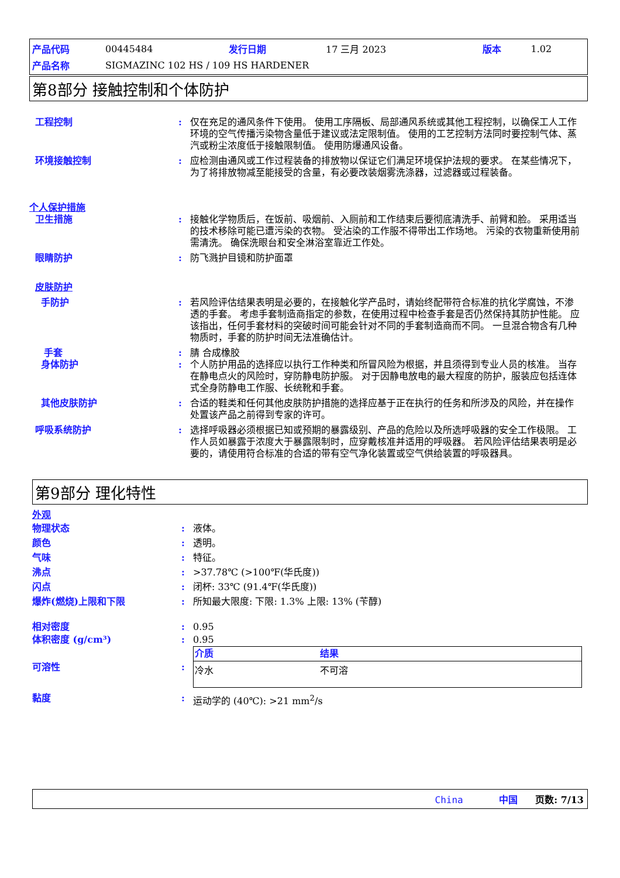| 产品代码 | 00445484 | 发行日期 | 17 三月 2023 | 版本 | 1.02 |
| 产品名称 | SIGMAZINC 102 HS / 109 HS HARDENER | | | | |
第8部分 接触控制和个体防护
工程控制 : 仅在充足的通风条件下使用。 使用工序隔板、局部通风系统或其他工程控制，以确保工人工作环境的空气传播污染物含量低于建议或法定限制值。 使用的工艺控制方法同时要控制气体、蒸汽或粉尘浓度低于接触限制值。 使用防爆通风设备。
环境接触控制 : 应检测由通风或工作过程装备的排放物以保证它们满足环境保护法规的要求。 在某些情况下，为了将排放物减至能接受的含量，有必要改装烟雾洗涤器，过滤器或过程装备。
个人保护措施
卫生措施 : 接触化学物质后，在饭前、吸烟前、入厕前和工作结束后要彻底清洗手、前臂和脸。 采用适当的技术移除可能已遭污染的衣物。 受沾染的工作服不得带出工作场地。 污染的衣物重新使用前需清洗。 确保洗眼台和安全淋浴室靠近工作处。
眼睛防护 : 防飞溅护目镜和防护面罩
皮肤防护
手防护 : 若风险评估结果表明是必要的，在接触化学产品时，请始终配带符合标准的抗化学腐蚀，不渗透的手套。 考虑手套制造商指定的参数，在使用过程中检查手套是否仍然保持其防护性能。 应该指出，任何手套材料的突破时间可能会针对不同的手套制造商而不同。 一旦混合物含有几种物质时，手套的防护时间无法准确估计。
手套 : 腈 合成橡胶
身体防护 : 个人防护用品的选择应以执行工作种类和所冒风险为根据，并且须得到专业人员的核准。 当存在静电点火的风险时，穿防静电防护服。 对于因静电放电的最大程度的防护，服装应包括连体式全身防静电工作服、长统靴和手套。
其他皮肤防护 : 合适的鞋类和任何其他皮肤防护措施的选择应基于正在执行的任务和所涉及的风险，并在操作处置该产品之前得到专家的许可。
呼吸系统防护 : 选择呼吸器必须根据已知或预期的暴露级别、产品的危险以及所选呼吸器的安全工作极限。 工作人员如暴露于浓度大于暴露限制时，应穿戴核准并适用的呼吸器。 若风险评估结果表明是必要的，请使用符合标准的合适的带有空气净化装置或空气供给装置的呼吸器具。
第9部分 理化特性
外观
物理状态 : 液体。
颜色 : 透明。
气味 : 特征。
沸点 : >37.78℃ (>100℉(华氏度))
闪点 : 闭杯: 33℃ (91.4℉(华氏度))
爆炸(燃烧)上限和下限 : 所知最大限度: 下限: 1.3% 上限: 13% (苄醇)
相对密度 : 0.95
体积密度 (g/cm³) : 0.95
可溶性 :
| 介质 | 结果 |
| --- | --- |
| 冷水 | 不可溶 |
黏度 : 运动学的 (40℃): >21 mm<sup>2</sup>/s
China 中国 页数: 7/13